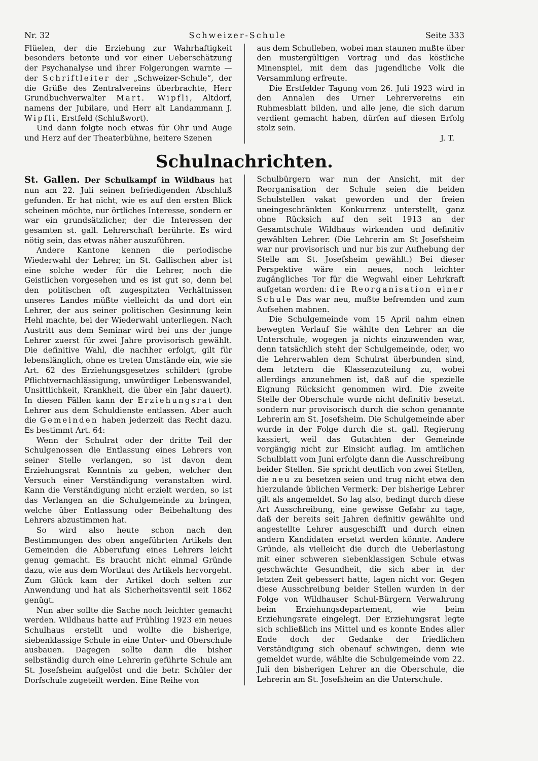Nr. 32 Schweizer-Schule Seite 333
Flüelen, der die Erziehung zur Wahrhaftigkeit besonders betonte und vor einer Ueberschätzung der Psychanalyse und ihrer Folgerungen warnte — der Schriftleiter der „Schweizer-Schule“, der die Grüße des Zentralvereins überbrachte, Herr Grundbuchverwalter Mart. Wipfli, Altdorf, namens der Jubilare, und Herr alt Landammann J. Wipfli, Erstfeld (Schlußwort).
Und dann folgte noch etwas für Ohr und Auge und Herz auf der Theaterbühne, heitere Szenen
aus dem Schulleben, wobei man staunen mußte über den mustergültigen Vortrag und das köstliche Minenspiel, mit dem das jugendliche Volk die Versammlung erfreute.
Die Erstfelder Tagung vom 26. Juli 1923 wird in den Annalen des Urner Lehrervereins ein Ruhmesblatt bilden, und alle jene, die sich darum verdient gemacht haben, dürfen auf diesen Erfolg stolz sein.
J. T.
Schulnachrichten.
St. Gallen. Der Schulkampf in Wildhaus hat nun am 22. Juli seinen befriedigenden Abschluß gefunden. Er hat nicht, wie es auf den ersten Blick scheinen möchte, nur örtliches Interesse, sondern er war ein grundsätzlicher, der die Interessen der gesamten st. gall. Lehrerschaft berührte. Es wird nötig sein, das etwas näher auszuführen.
Andere Kantone kennen die periodische Wiederwahl der Lehrer, im St. Gallischen aber ist eine solche weder für die Lehrer, noch die Geistlichen vorgesehen und es ist gut so, denn bei den politischen oft zugespitzten Verhältnissen unseres Landes müßte vielleicht da und dort ein Lehrer, der aus seiner politischen Gesinnung kein Hehl machte, bei der Wiederwahl unterliegen. Nach Austritt aus dem Seminar wird bei uns der junge Lehrer zuerst für zwei Jahre provisorisch gewählt. Die definitive Wahl, die nachher erfolgt, gilt für lebenslänglich, ohne es treten Umstände ein, wie sie Art. 62 des Erziehungsgesetzes schildert (grobe Pflichtvernachlässigung, unwürdiger Lebenswandel, Unsittlichkeit, Krankheit, die über ein Jahr dauert). In diesen Fällen kann der Erziehungsrat den Lehrer aus dem Schuldienste entlassen. Aber auch die Gemeinden haben jederzeit das Recht dazu. Es bestimmt Art. 64:
Wenn der Schulrat oder der dritte Teil der Schulgenossen die Entlassung eines Lehrers von seiner Stelle verlangen, so ist davon dem Erziehungsrat Kenntnis zu geben, welcher den Versuch einer Verständigung veranstalten wird. Kann die Verständigung nicht erzielt werden, so ist das Verlangen an die Schulgemeinde zu bringen, welche über Entlassung oder Beibehaltung des Lehrers abzustimmen hat.
So wird also heute schon nach den Bestimmungen des oben angeführten Artikels den Gemeinden die Abberufung eines Lehrers leicht genug gemacht. Es braucht nicht einmal Gründe dazu, wie aus dem Wortlaut des Artikels hervorgeht. Zum Glück kam der Artikel doch selten zur Anwendung und hat als Sicherheitsventil seit 1862 genügt.
Nun aber sollte die Sache noch leichter gemacht werden. Wildhaus hatte auf Frühling 1923 ein neues Schulhaus erstellt und wollte die bisherige, siebenklassige Schule in eine Unter- und Oberschule ausbauen. Dagegen sollte dann die bisher selbständig durch eine Lehrerin geführte Schule am St. Josefsheim aufgelöst und die betr. Schüler der Dorfschule zugeteilt werden. Eine Reihe von
Schulbürgern war nun der Ansicht, mit der Reorganisation der Schule seien die beiden Schulstellen vakat geworden und der freien uneingeschränkten Konkurrenz unterstellt, ganz ohne Rücksich auf den seit 1913 an der Gesamtschule Wildhaus wirkenden und definitiv gewählten Lehrer. (Die Lehrerin am St Josefsheim war nur provisorisch und nur bis zur Aufhebung der Stelle am St. Josefsheim gewählt.) Bei dieser Perspektive wäre ein neues, noch leichter zugängliches Tor für die Wegwahl einer Lehrkraft aufgetan worden: die Reorganisation einer Schule Das war neu, mußte befremden und zum Aufsehen mahnen.
Die Schulgemeinde vom 15 April nahm einen bewegten Verlauf Sie wählte den Lehrer an die Unterschule, wogegen ja nichts einzuwenden war, denn tatsächlich steht der Schulgemeinde, oder, wo die Lehrerwahlen dem Schulrat überbunden sind, dem letztern die Klassenzuteilung zu, wobei allerdings anzunehmen ist, daß auf die spezielle Eignung Rücksicht genommen wird. Die zweite Stelle der Oberschule wurde nicht definitiv besetzt. sondern nur provisorisch durch die schon genannte Lehrerin am St. Josefsheim. Die Schulgemeinde aber wurde in der Folge durch die st. gall. Regierung kassiert, weil das Gutachten der Gemeinde vorgängig nicht zur Einsicht auflag. Im amtlichen Schulblatt vom Juni erfolgte dann die Ausschreibung beider Stellen. Sie spricht deutlich von zwei Stellen, die neu zu besetzen seien und trug nicht etwa den hierzulande üblichen Vermerk: Der bisherige Lehrer gilt als angemeldet. So lag also, bedingt durch diese Art Ausschreibung, eine gewisse Gefahr zu tage, daß der bereits seit Jahren definitiv gewählte und angestellte Lehrer ausgeschifft und durch einen andern Kandidaten ersetzt werden könnte. Andere Gründe, als vielleicht die durch die Ueberlastung mit einer schweren siebenklassigen Schule etwas geschwächte Gesundheit, die sich aber in der letzten Zeit gebessert hatte, lagen nicht vor. Gegen diese Ausschreibung beider Stellen wurden in der Folge von Wildhauser Schul-Bürgern Verwahrung beim Erziehungsdepartement, wie beim Erziehungsrate eingelegt. Der Erziehungsrat legte sich schließlich ins Mittel und es konnte Endes aller Ende doch der Gedanke der friedlichen Verständigung sich obenauf schwingen, denn wie gemeldet wurde, wählte die Schulgemeinde vom 22. Juli den bisherigen Lehrer an die Oberschule, die Lehrerin am St. Josefsheim an die Unterschule.